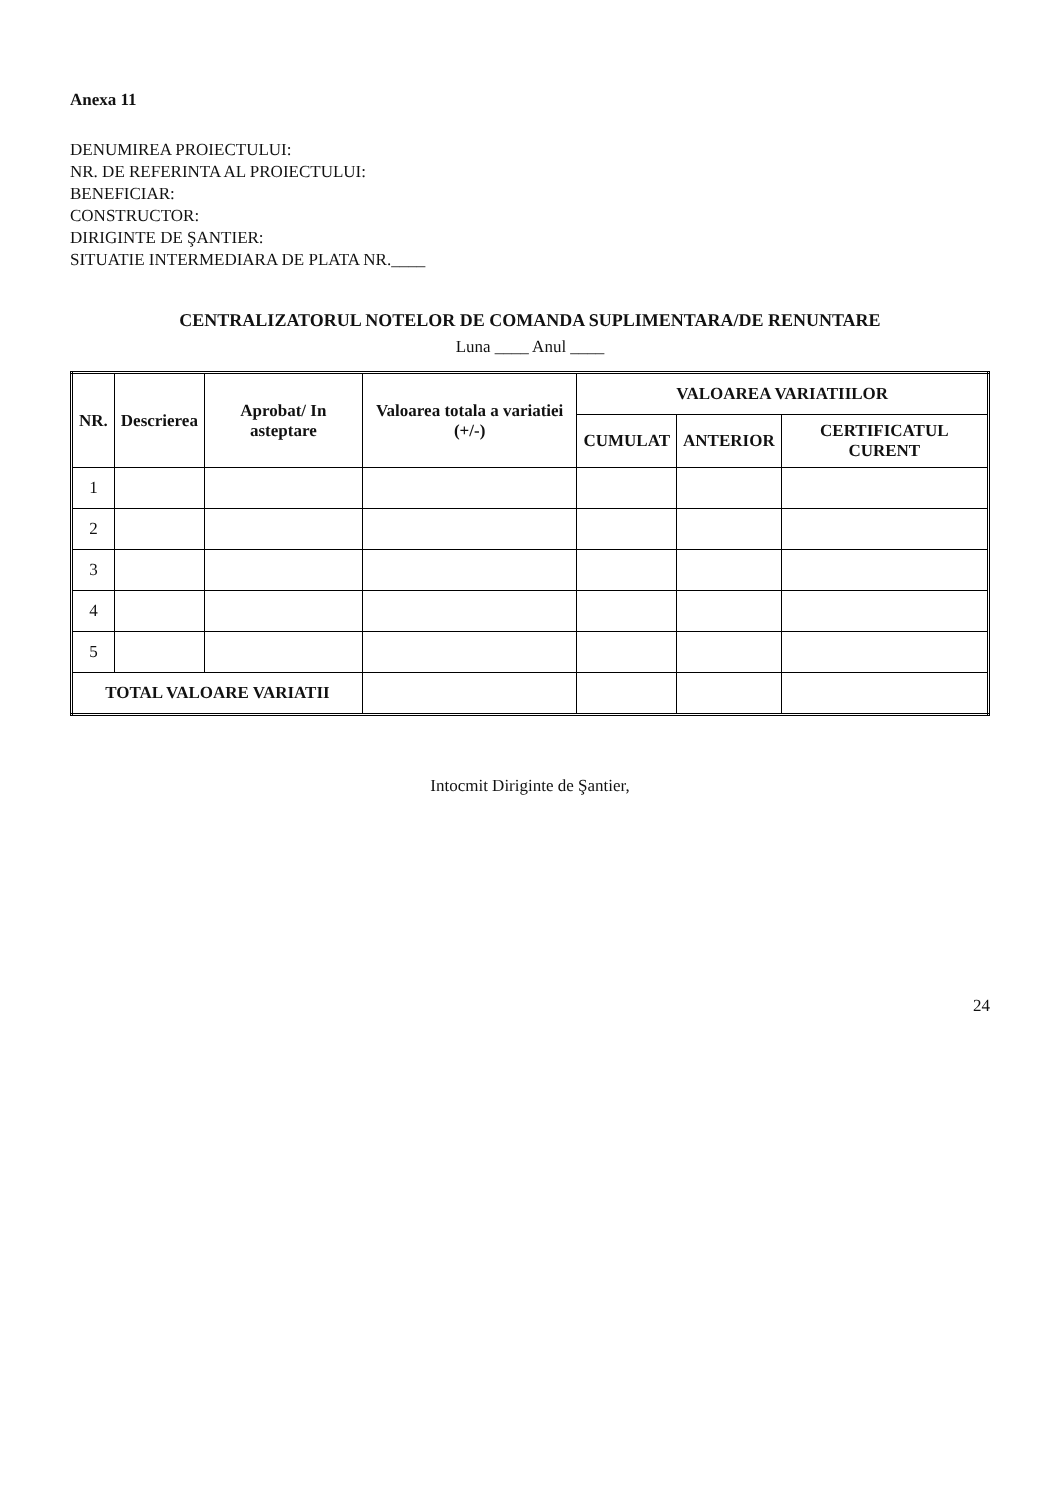Anexa 11
DENUMIREA PROIECTULUI:
NR. DE REFERINTA AL PROIECTULUI:
BENEFICIAR:
CONSTRUCTOR:
DIRIGINTE DE ŞANTIER:
SITUATIE INTERMEDIARA DE PLATA NR.____
CENTRALIZATORUL NOTELOR DE COMANDA SUPLIMENTARA/DE RENUNTARE
Luna ____ Anul ____
| NR. | Descrierea | Aprobat/ In asteptare | Valoarea totala a variatiei (+/-) | VALOAREA VARIATIILOR | | |
| --- | --- | --- | --- | --- | --- | --- |
| | | | | CUMULAT | ANTERIOR | CERTIFICATUL CURENT |
| 1 | | | | | | |
| 2 | | | | | | |
| 3 | | | | | | |
| 4 | | | | | | |
| 5 | | | | | | |
| TOTAL VALOARE VARIATII | | | | | | |
Intocmit Diriginte de Şantier,
24